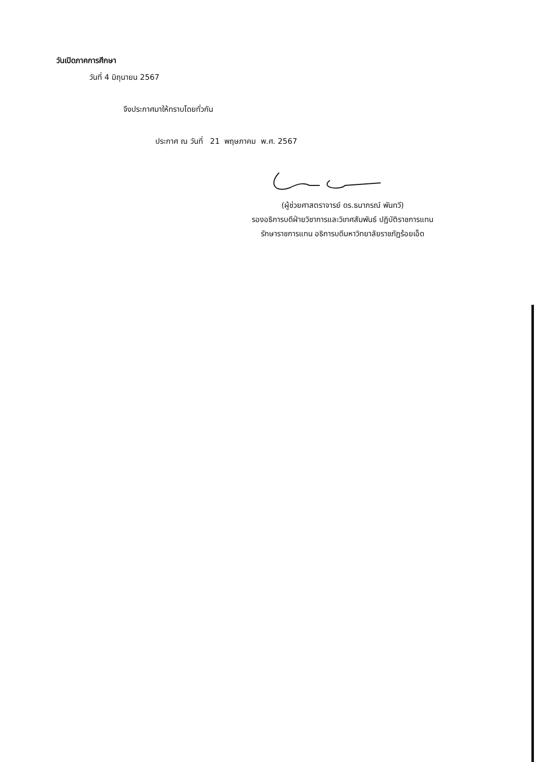วันเปิดภาคการศึกษา
วันที่ 4 มิถุนายน 2567
จึงประกาศมาให้ทราบโดยทั่วกัน
ประกาศ ณ วันที่ 21 พฤษภาคม พ.ศ. 2567
(ผู้ช่วยศาสตราจารย์ ดร.ธนาภรณ์ พันทวี)
รองอธิการบดีฝ่ายวิชาการและวิเทศสัมพันธ์ ปฏิบัติราชการแทน
รักษาราชการแทน อธิการบดีมหาวิทยาลัยราชภัฏร้อยเอ็ด